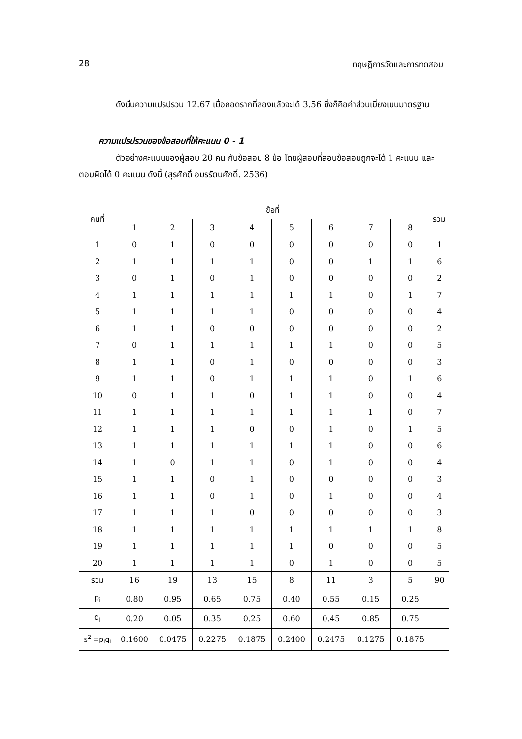28 ทฤษฎีการวัดและการทดสอบ
ดังนั้นความแปรปรวน 12.67 เมื่อถอดรากที่สองแล้วจะได้ 3.56 ซึ่งก็คือค่าส่วนเบี่ยงเบนมาตรฐาน
ความแปรปรวนของข้อสอบที่ให้คะแนน 0 - 1
ตัวอย่างคะแนนของผู้สอบ 20 คน กับข้อสอบ 8 ข้อ โดยผู้สอบที่สอบข้อสอบถูกจะได้ 1 คะแนน และตอบผิดได้ 0 คะแนน ดังนี้ (สุรศักดิ์ อมรรัตนศักดิ์. 2536)
| คนที่ | ข้อที่ | | | | | | | | รวม |
| --- | --- | --- | --- | --- | --- | --- | --- | --- | --- |
| | 1 | 2 | 3 | 4 | 5 | 6 | 7 | 8 | |
| 1 | 0 | 1 | 0 | 0 | 0 | 0 | 0 | 0 | 1 |
| 2 | 1 | 1 | 1 | 1 | 0 | 0 | 1 | 1 | 6 |
| 3 | 0 | 1 | 0 | 1 | 0 | 0 | 0 | 0 | 2 |
| 4 | 1 | 1 | 1 | 1 | 1 | 1 | 0 | 1 | 7 |
| 5 | 1 | 1 | 1 | 1 | 0 | 0 | 0 | 0 | 4 |
| 6 | 1 | 1 | 0 | 0 | 0 | 0 | 0 | 0 | 2 |
| 7 | 0 | 1 | 1 | 1 | 1 | 1 | 0 | 0 | 5 |
| 8 | 1 | 1 | 0 | 1 | 0 | 0 | 0 | 0 | 3 |
| 9 | 1 | 1 | 0 | 1 | 1 | 1 | 0 | 1 | 6 |
| 10 | 0 | 1 | 1 | 0 | 1 | 1 | 0 | 0 | 4 |
| 11 | 1 | 1 | 1 | 1 | 1 | 1 | 1 | 0 | 7 |
| 12 | 1 | 1 | 1 | 0 | 0 | 1 | 0 | 1 | 5 |
| 13 | 1 | 1 | 1 | 1 | 1 | 1 | 0 | 0 | 6 |
| 14 | 1 | 0 | 1 | 1 | 0 | 1 | 0 | 0 | 4 |
| 15 | 1 | 1 | 0 | 1 | 0 | 0 | 0 | 0 | 3 |
| 16 | 1 | 1 | 0 | 1 | 0 | 1 | 0 | 0 | 4 |
| 17 | 1 | 1 | 1 | 0 | 0 | 0 | 0 | 0 | 3 |
| 18 | 1 | 1 | 1 | 1 | 1 | 1 | 1 | 1 | 8 |
| 19 | 1 | 1 | 1 | 1 | 1 | 0 | 0 | 0 | 5 |
| 20 | 1 | 1 | 1 | 1 | 0 | 1 | 0 | 0 | 5 |
| รวม | 16 | 19 | 13 | 15 | 8 | 11 | 3 | 5 | 90 |
| p<sub>i</sub> | 0.80 | 0.95 | 0.65 | 0.75 | 0.40 | 0.55 | 0.15 | 0.25 | |
| q<sub>i</sub> | 0.20 | 0.05 | 0.35 | 0.25 | 0.60 | 0.45 | 0.85 | 0.75 | |
| s<sup>2</sup> =p<sub>i</sub>q<sub>i</sub> | 0.1600 | 0.0475 | 0.2275 | 0.1875 | 0.2400 | 0.2475 | 0.1275 | 0.1875 | |